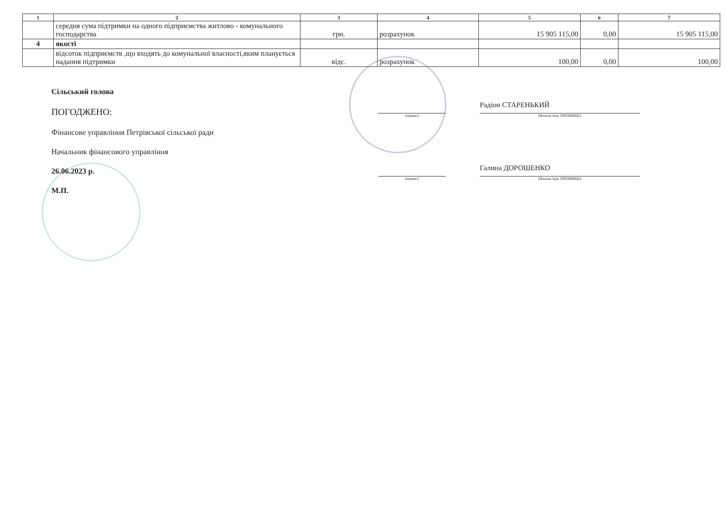| 1 | 2 | 3 | 4 | 5 | 6 | 7 |
| --- | --- | --- | --- | --- | --- | --- |
| | середня сума підтримки на одного підприємства житлово - комунального господарства | грн. | розрахунок | 15 905 115,00 | 0,00 | 15 905 115,00 |
| 4 | якості | | | | | |
| | відсоток підприємств ,що входять до комунальної власності,яким планується надання підтримки | відс. | розрахунок | 100,00 | 0,00 | 100,00 |
Сільський голова
ПОГОДЖЕНО:
Фінансове управління Петрівської сільської ради
Начальник фінансового управління
26.06.2023 р.
М.П.
(підпис)
Радіон СТАРЕНЬКИЙ
(Власне ім'я, ПРІЗВИЩЕ)
(підпис)
Галина ДОРОШЕНКО
(Власне ім'я, ПРІЗВИЩЕ)